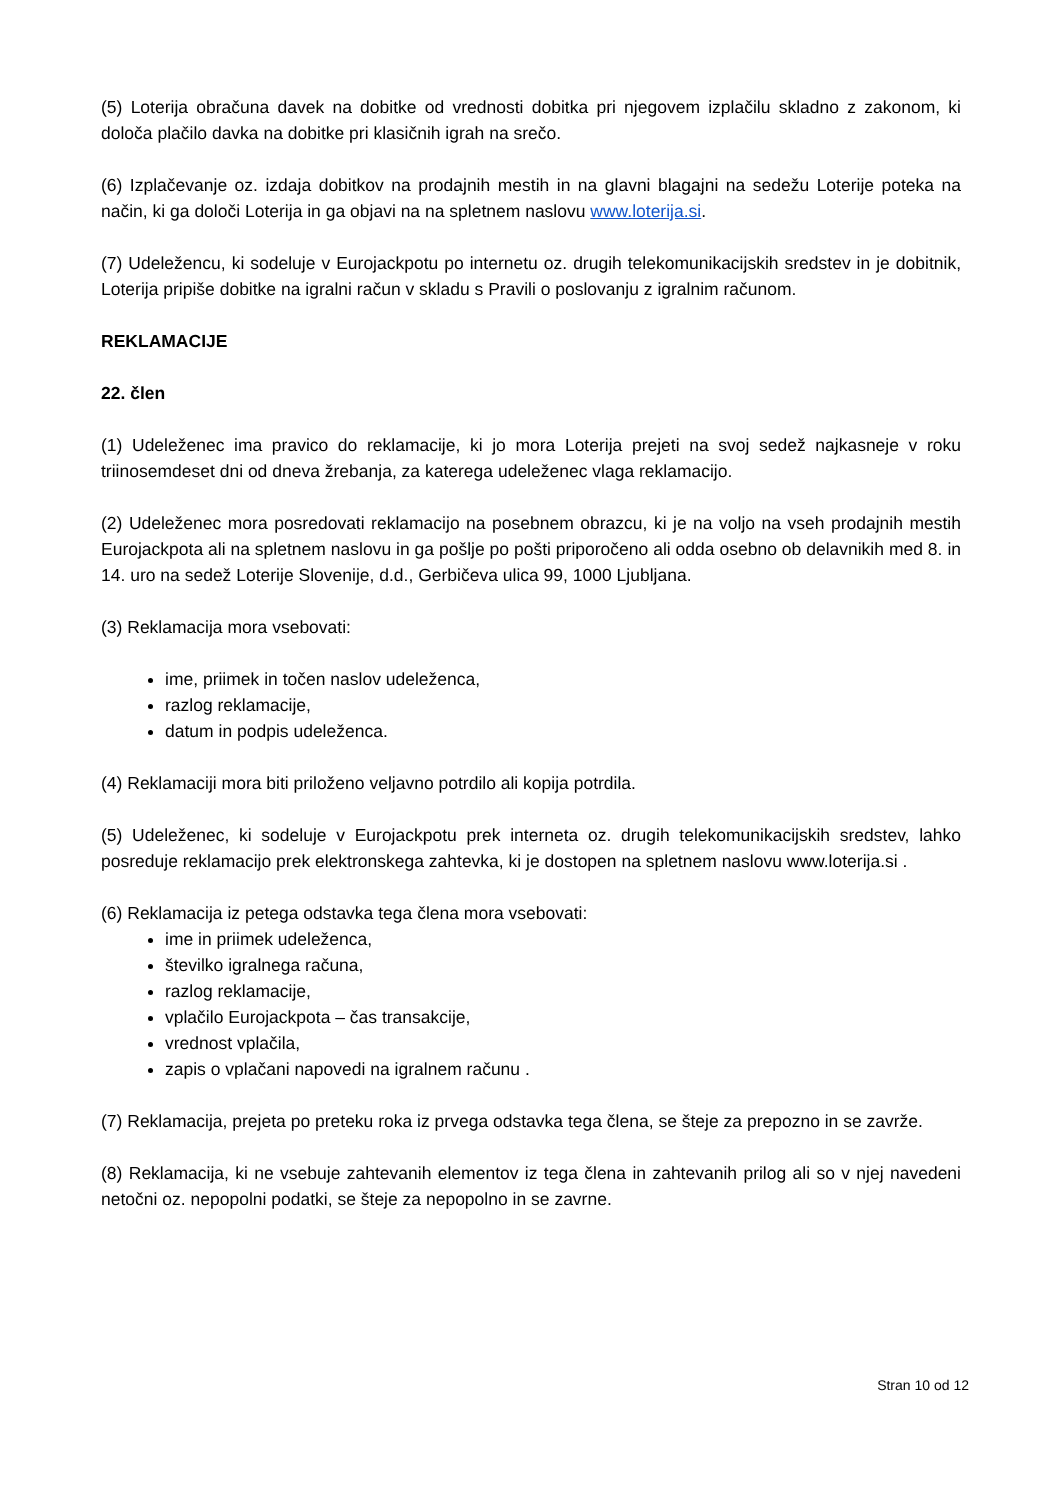(5) Loterija obračuna davek na dobitke od vrednosti dobitka pri njegovem izplačilu skladno z zakonom, ki določa plačilo davka na dobitke pri klasičnih igrah na srečo.
(6) Izplačevanje oz. izdaja dobitkov na prodajnih mestih in na glavni blagajni na sedežu Loterije poteka na način, ki ga določi Loterija in ga objavi na na spletnem naslovu www.loterija.si.
(7) Udeležencu, ki sodeluje v Eurojackpotu po internetu oz. drugih telekomunikacijskih sredstev in je dobitnik, Loterija pripiše dobitke na igralni račun v skladu s Pravili o poslovanju z igralnim računom.
REKLAMACIJE
22. člen
(1) Udeleženec ima pravico do reklamacije, ki jo mora Loterija prejeti na svoj sedež najkasneje v roku triinosemdeset dni od dneva žrebanja, za katerega udeleženec vlaga reklamacijo.
(2) Udeleženec mora posredovati reklamacijo na posebnem obrazcu, ki je na voljo na vseh prodajnih mestih Eurojackpota ali na spletnem naslovu in ga pošlje po pošti priporočeno ali odda osebno ob delavnikih med 8. in 14. uro na sedež Loterije Slovenije, d.d., Gerbičeva ulica 99, 1000 Ljubljana.
(3) Reklamacija mora vsebovati:
ime, priimek in točen naslov udeleženca,
razlog reklamacije,
datum in podpis udeleženca.
(4) Reklamaciji mora biti priloženo veljavno potrdilo ali kopija potrdila.
(5) Udeleženec, ki sodeluje v Eurojackpotu prek interneta oz. drugih telekomunikacijskih sredstev, lahko posreduje reklamacijo prek elektronskega zahtevka, ki je dostopen na spletnem naslovu www.loterija.si .
(6) Reklamacija iz petega odstavka tega člena mora vsebovati:
ime in priimek udeleženca,
številko igralnega računa,
razlog reklamacije,
vplačilo Eurojackpota – čas transakcije,
vrednost vplačila,
zapis o vplačani napovedi na igralnem računu .
(7) Reklamacija, prejeta po preteku roka iz prvega odstavka tega člena, se šteje za prepozno in se zavrže.
(8) Reklamacija, ki ne vsebuje zahtevanih elementov iz tega člena in zahtevanih prilog ali so v njej navedeni netočni oz. nepopolni podatki, se šteje za nepopolno in se zavrne.
Stran 10 od 12